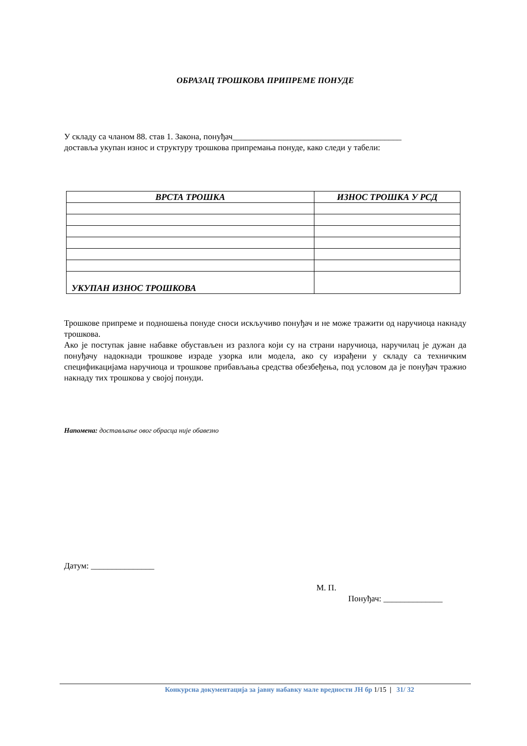ОБРАЗАЦ ТРОШКОВА ПРИПРЕМЕ ПОНУДЕ
У складу са чланом 88. став 1. Закона, понуђач________________________________________
достављa укупан износ и структуру трошкова припремања понуде, како следи у табели:
| ВРСТА ТРОШКА | ИЗНОС ТРОШКА У РСД |
| --- | --- |
| УКУПАН ИЗНОС ТРОШКОВА | |
Трошкове припреме и подношења понуде сноси искључиво понуђач и не може тражити од наручиоца накнаду трошкова.
Ако је поступак јавне набавке обустављен из разлога који су на страни наручиоца, наручилац је дужан да понуђачу надокнади трошкове израде узорка или модела, ако су израђени у складу са техничким спецификацијама наручиоца и трошкове прибављања средства обезбеђења, под условом да је понуђач тражио накнаду тих трошкова у својој понуди.
Напомена: достављање овог обрасца није обавезно
Датум: _______________
М. П.
Понуђач: ______________
Конкурсна документација за јавну набавку мале вредности ЈН бр 1/15 | 31/ 32